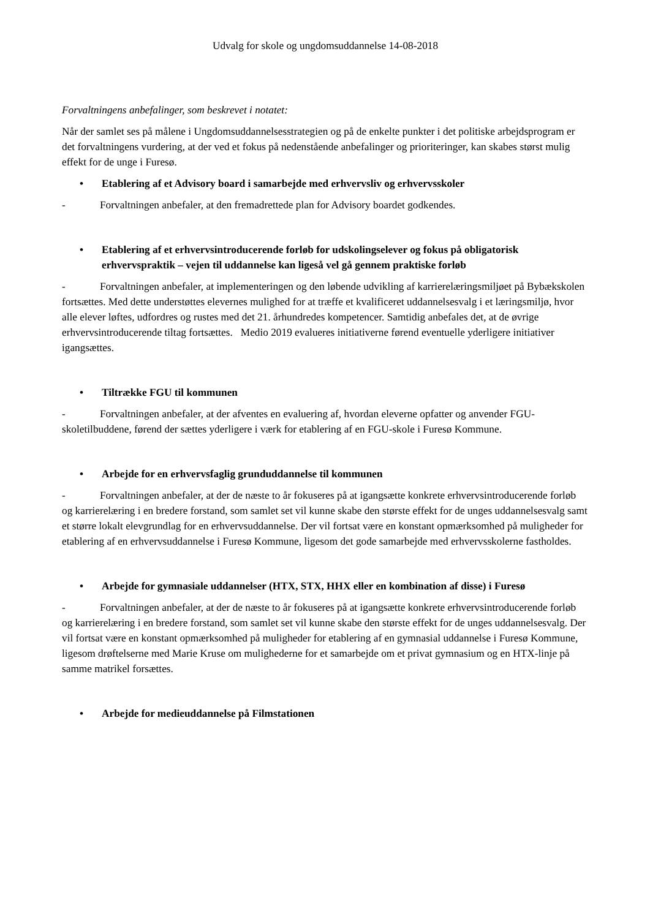Udvalg for skole og ungdomsuddannelse 14-08-2018
Forvaltningens anbefalinger, som beskrevet i notatet:
Når der samlet ses på målene i Ungdomsuddannelsesstrategien og på de enkelte punkter i det politiske arbejdsprogram er det forvaltningens vurdering, at der ved et fokus på nedenstående anbefalinger og prioriteringer, kan skabes størst mulig effekt for de unge i Furesø.
• Etablering af et Advisory board i samarbejde med erhvervsliv og erhvervsskoler
- Forvaltningen anbefaler, at den fremadrettede plan for Advisory boardet godkendes.
• Etablering af et erhvervsintroducerende forløb for udskolingselever og fokus på obligatorisk erhvervspraktik – vejen til uddannelse kan ligeså vel gå gennem praktiske forløb
- Forvaltningen anbefaler, at implementeringen og den løbende udvikling af karrierelæringsmiljøet på Bybækskolen fortsættes. Med dette understøttes elevernes mulighed for at træffe et kvalificeret uddannelsesvalg i et læringsmiljø, hvor alle elever løftes, udfordres og rustes med det 21. århundredes kompetencer. Samtidig anbefales det, at de øvrige erhvervsintroducerende tiltag fortsættes. Medio 2019 evalueres initiativerne førend eventuelle yderligere initiativer igangsættes.
• Tiltrække FGU til kommunen
- Forvaltningen anbefaler, at der afventes en evaluering af, hvordan eleverne opfatter og anvender FGU-skoletilbuddene, førend der sættes yderligere i værk for etablering af en FGU-skole i Furesø Kommune.
• Arbejde for en erhvervsfaglig grunduddannelse til kommunen
- Forvaltningen anbefaler, at der de næste to år fokuseres på at igangsætte konkrete erhvervsintroducerende forløb og karrierelæring i en bredere forstand, som samlet set vil kunne skabe den største effekt for de unges uddannelsesvalg samt et større lokalt elevgrundlag for en erhvervsuddannelse. Der vil fortsat være en konstant opmærksomhed på muligheder for etablering af en erhvervsuddannelse i Furesø Kommune, ligesom det gode samarbejde med erhvervsskolerne fastholdes.
• Arbejde for gymnasiale uddannelser (HTX, STX, HHX eller en kombination af disse) i Furesø
- Forvaltningen anbefaler, at der de næste to år fokuseres på at igangsætte konkrete erhvervsintroducerende forløb og karrierelæring i en bredere forstand, som samlet set vil kunne skabe den største effekt for de unges uddannelsesvalg. Der vil fortsat være en konstant opmærksomhed på muligheder for etablering af en gymnasial uddannelse i Furesø Kommune, ligesom drøftelserne med Marie Kruse om mulighederne for et samarbejde om et privat gymnasium og en HTX-linje på samme matrikel forsættes.
• Arbejde for medieuddannelse på Filmstationen